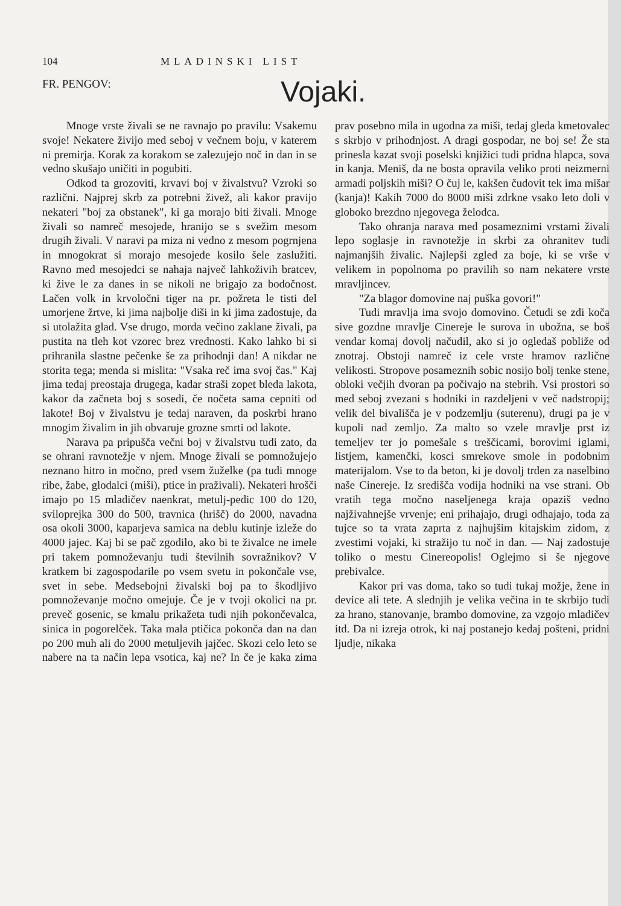104 MLADINSKI LIST
FR. PENGOV: Vojaki.
Mnoge vrste živali se ne ravnajo po pravilu: Vsakemu svoje! Nekatere živijo med seboj v večnem boju, v katerem ni premirja. Korak za korakom se zalezujejo noč in dan in se vedno skušajo uničiti in pogubiti.
Odkod ta grozoviti, krvavi boj v živalstvu? Vzroki so različni. Najprej skrb za potrebni živež, ali kakor pravijo nekateri "boj za obstanek", ki ga morajo biti živali. Mnoge živali so namreč mesojede, hranijo se s svežim mesom drugih živali. V naravi pa miza ni vedno z mesom pogrnjena in mnogokrat si morajo mesojede kosilo šele zaslužiti. Ravno med mesojedci se nahaja največ lahkoživih bratcev, ki žive le za danes in se nikoli ne brigajo za bodočnost. Lačen volk in krvoločni tiger na pr. požreta le tisti del umorjene žrtve, ki jima najbolje diši in ki jima zadostuje, da si utolažita glad. Vse drugo, morda večino zaklane živali, pa pustita na tleh kot vzorec brez vrednosti. Kako lahko bi si prihranila slastne pečenke še za prihodnji dan! A nikdar ne storita tega; menda si mislita: "Vsaka reč ima svoj čas." Kaj jima tedaj preostaja drugega, kadar straši zopet bleda lakota, kakor da začneta boj s sosedi, če nočeta sama cepniti od lakote! Boj v živalstvu je tedaj naraven, da poskrbi hrano mnogim živalim in jih obvaruje grozne smrti od lakote.
Narava pa pripušča večni boj v živalstvu tudi zato, da se ohrani ravnotežje v njem. Mnoge živali se pomnožujejo neznano hitro in močno, pred vsem žuželke (pa tudi mnoge ribe, žabe, glodalci (miši), ptice in praživali). Nekateri hrošči imajo po 15 mladičev naenkrat, metulj-pedic 100 do 120, sviloprejka 300 do 500, travnica (hrišč) do 2000, navadna osa okoli 3000, kaparjeva samica na deblu kutinje izleže do 4000 jajec. Kaj bi se pač zgodilo, ako bi te živalce ne imele pri takem pomnoževanju tudi številnih sovražnikov? V kratkem bi zagospodarile po vsem svetu in pokončale vse, svet in sebe. Medsebojni živalski boj pa to škodljivo pomnoževanje močno omejuje. Če je v tvoji okolici na pr. preveč gosenic, se kmalu prikažeta tudi njih pokončevalca, sinica in pogorelček. Taka mala ptičica pokonča dan na dan po 200 muh ali do 2000 metuljevih jajčec. Skozi celo leto se nabere na ta način lepa vsotica, kaj ne? In če je kaka zima prav posebno mila in ugodna za miši, tedaj gleda kmetovalec s skrbjo v prihodnjost. A dragi gospodar, ne boj se! Že sta prinesla kazat svoji poselski knjižici tudi pridna hlapca, sova in kanja. Meniš, da ne bosta opravila veliko proti neizmerni armadi poljskih miši? O čuj le, kakšen čudovit tek ima mišar (kanja)! Kakih 7000 do 8000 miši zdrkne vsako leto doli v globoko brezdno njegovega želodca.
Tako ohranja narava med posameznimi vrstami živali lepo soglasje in ravnotežje in skrbi za ohranitev tudi najmanjših živalic. Najlepši zgled za boje, ki se vrše v velikem in popolnoma po pravilih so nam nekatere vrste mravljincev.
"Za blagor domovine naj puška govori!"
Tudi mravlja ima svojo domovino. Četudi se zdi koča sive gozdne mravlje Cinereje le surova in ubožna, se boš vendar komaj dovolj načudil, ako si jo ogledaš pobliže od znotraj. Obstoji namreč iz cele vrste hramov različne velikosti. Stropove posameznih sobic nosijo bolj tenke stene, obloki večjih dvoran pa počivajo na stebrih. Vsi prostori so med seboj zvezani s hodniki in razdeljeni v več nadstropij; velik del bivališča je v podzemlju (suterenu), drugi pa je v kupoli nad zemljo. Za malto so vzele mravlje prst iz temeljev ter jo pomešale s treščicami, borovimi iglami, listjem, kamenčki, kosci smrekove smole in podobnim materijalom. Vse to da beton, ki je dovolj trden za naselbino naše Cinereje. Iz središča vodija hodniki na vse strani. Ob vratih tega močno naseljenega kraja opaziš vedno najživahnejše vrvenje; eni prihajajo, drugi odhajajo, toda za tujce so ta vrata zaprta z najhujšim kitajskim zidom, z zvestimi vojaki, ki stražijo tu noč in dan. — Naj zadostuje toliko o mestu Cinereopolis! Oglejmo si še njegove prebivalce.
Kakor pri vas doma, tako so tudi tukaj možje, žene in device ali tete. A slednjih je velika večina in te skrbijo tudi za hrano, stanovanje, brambo domovine, za vzgojo mladičev itd. Da ni izreja otrok, ki naj postanejo kedaj pošteni, pridni ljudje, nikaka